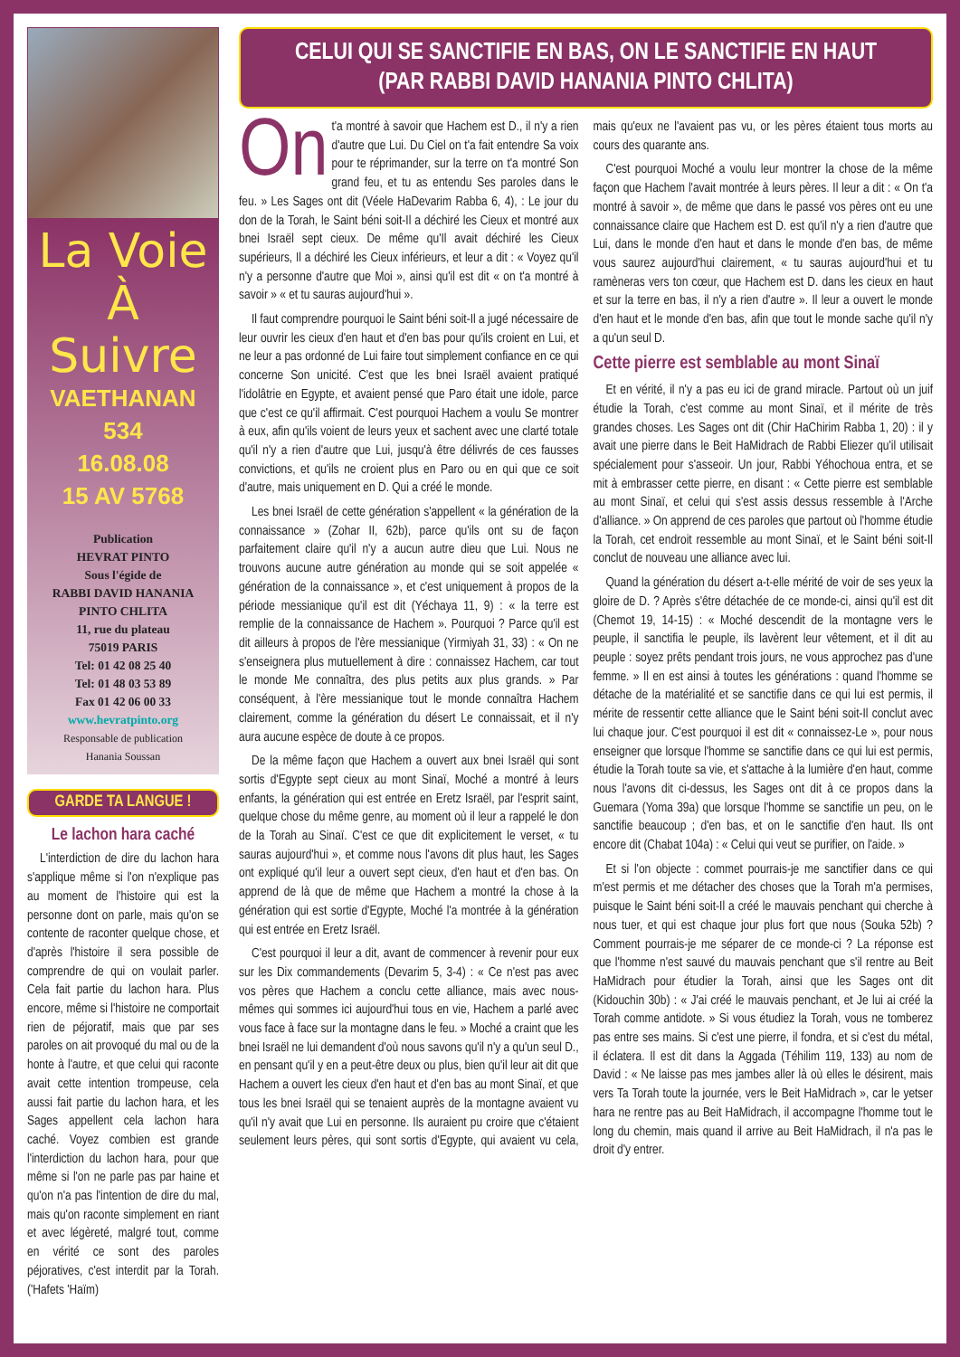La Voie
À Suivre
VAETHANAN
534
16.08.08
15 AV 5768
Publication
HEVRAT PINTO
Sous l'égide de
RABBI DAVID HANANIA
PINTO CHLITA
11, rue du plateau
75019 PARIS
Tel: 01 42 08 25 40
Tel: 01 48 03 53 89
Fax 01 42 06 00 33
www.hevratpinto.org
Responsable de publication
Hanania Soussan
GARDE TA LANGUE !
Le lachon hara caché
L'interdiction de dire du lachon hara s'applique même si l'on n'explique pas au moment de l'histoire qui est la personne dont on parle, mais qu'on se contente de raconter quelque chose, et d'après l'histoire il sera possible de comprendre de qui on voulait parler. Cela fait partie du lachon hara. Plus encore, même si l'histoire ne comportait rien de péjoratif, mais que par ses paroles on ait provoqué du mal ou de la honte à l'autre, et que celui qui raconte avait cette intention trompeuse, cela aussi fait partie du lachon hara, et les Sages appellent cela lachon hara caché. Voyez combien est grande l'interdiction du lachon hara, pour que même si l'on ne parle pas par haine et qu'on n'a pas l'intention de dire du mal, mais qu'on raconte simplement en riant et avec légèreté, malgré tout, comme en vérité ce sont des paroles péjoratives, c'est interdit par la Torah. ('Hafets 'Haïm)
CELUI QUI SE SANCTIFIE EN BAS, ON LE SANCTIFIE EN HAUT
(PAR RABBI DAVID HANANIA PINTO CHLITA)
On t'a montré à savoir que Hachem est D., il n'y a rien d'autre que Lui. Du Ciel on t'a fait entendre Sa voix pour te réprimander, sur la terre on t'a montré Son grand feu, et tu as entendu Ses paroles dans le feu. » Les Sages ont dit (Véele HaDevarim Rabba 6, 4), : Le jour du don de la Torah, le Saint béni soit-Il a déchiré les Cieux et montré aux bnei Israël sept cieux. De même qu'Il avait déchiré les Cieux supérieurs, Il a déchiré les Cieux inférieurs, et leur a dit : « Voyez qu'il n'y a personne d'autre que Moi », ainsi qu'il est dit « on t'a montré à savoir » « et tu sauras aujourd'hui ».
Il faut comprendre pourquoi le Saint béni soit-Il a jugé nécessaire de leur ouvrir les cieux d'en haut et d'en bas pour qu'ils croient en Lui, et ne leur a pas ordonné de Lui faire tout simplement confiance en ce qui concerne Son unicité. C'est que les bnei Israël avaient pratiqué l'idolâtrie en Egypte, et avaient pensé que Paro était une idole, parce que c'est ce qu'il affirmait. C'est pourquoi Hachem a voulu Se montrer à eux, afin qu'ils voient de leurs yeux et sachent avec une clarté totale qu'il n'y a rien d'autre que Lui, jusqu'à être délivrés de ces fausses convictions, et qu'ils ne croient plus en Paro ou en qui que ce soit d'autre, mais uniquement en D. Qui a créé le monde.
Les bnei Israël de cette génération s'appellent « la génération de la connaissance » (Zohar II, 62b), parce qu'ils ont su de façon parfaitement claire qu'il n'y a aucun autre dieu que Lui. Nous ne trouvons aucune autre génération au monde qui se soit appelée « génération de la connaissance », et c'est uniquement à propos de la période messianique qu'il est dit (Yéchaya 11, 9) : « la terre est remplie de la connaissance de Hachem ». Pourquoi ? Parce qu'il est dit ailleurs à propos de l'ère messianique (Yirmiyah 31, 33) : « On ne s'enseignera plus mutuellement à dire : connaissez Hachem, car tout le monde Me connaîtra, des plus petits aux plus grands. » Par conséquent, à l'ère messianique tout le monde connaîtra Hachem clairement, comme la génération du désert Le connaissait, et il n'y aura aucune espèce de doute à ce propos.
De la même façon que Hachem a ouvert aux bnei Israël qui sont sortis d'Egypte sept cieux au mont Sinaï, Moché a montré à leurs enfants, la génération qui est entrée en Eretz Israël, par l'esprit saint, quelque chose du même genre, au moment où il leur a rappelé le don de la Torah au Sinaï. C'est ce que dit explicitement le verset, « tu sauras aujourd'hui », et comme nous l'avons dit plus haut, les Sages ont expliqué qu'il leur a ouvert sept cieux, d'en haut et d'en bas. On apprend de là que de même que Hachem a montré la chose à la génération qui est sortie d'Egypte, Moché l'a montrée à la génération qui est entrée en Eretz Israël.
C'est pourquoi il leur a dit, avant de commencer à revenir pour eux sur les Dix commandements (Devarim 5, 3-4) : « Ce n'est pas avec vos pères que Hachem a conclu cette alliance, mais avec nous-mêmes qui sommes ici aujourd'hui tous en vie, Hachem a parlé avec vous face à face sur la montagne dans le feu. » Moché a craint que les bnei Israël ne lui demandent d'où nous savons qu'il n'y a qu'un seul D., en pensant qu'il y en a peut-être deux ou plus, bien qu'il leur ait dit que Hachem a ouvert les cieux d'en haut et d'en bas au mont Sinaï, et que tous les bnei Israël qui se tenaient auprès de la montagne avaient vu qu'il n'y avait que Lui en personne. Ils auraient pu croire que c'étaient seulement leurs pères, qui sont sortis d'Egypte, qui avaient vu cela, mais qu'eux ne l'avaient pas vu, or les pères étaient tous morts au cours des quarante ans.
C'est pourquoi Moché a voulu leur montrer la chose de la même façon que Hachem l'avait montrée à leurs pères. Il leur a dit : « On t'a montré à savoir », de même que dans le passé vos pères ont eu une connaissance claire que Hachem est D. est qu'il n'y a rien d'autre que Lui, dans le monde d'en haut et dans le monde d'en bas, de même vous saurez aujourd'hui clairement, « tu sauras aujourd'hui et tu ramèneras vers ton cœur, que Hachem est D. dans les cieux en haut et sur la terre en bas, il n'y a rien d'autre ». Il leur a ouvert le monde d'en haut et le monde d'en bas, afin que tout le monde sache qu'il n'y a qu'un seul D.
Cette pierre est semblable au mont Sinaï
Et en vérité, il n'y a pas eu ici de grand miracle. Partout où un juif étudie la Torah, c'est comme au mont Sinaï, et il mérite de très grandes choses. Les Sages ont dit (Chir HaChirim Rabba 1, 20) : il y avait une pierre dans le Beit HaMidrach de Rabbi Eliezer qu'il utilisait spécialement pour s'asseoir. Un jour, Rabbi Yéhochoua entra, et se mit à embrasser cette pierre, en disant : « Cette pierre est semblable au mont Sinaï, et celui qui s'est assis dessus ressemble à l'Arche d'alliance. » On apprend de ces paroles que partout où l'homme étudie la Torah, cet endroit ressemble au mont Sinaï, et le Saint béni soit-Il conclut de nouveau une alliance avec lui.
Quand la génération du désert a-t-elle mérité de voir de ses yeux la gloire de D. ? Après s'être détachée de ce monde-ci, ainsi qu'il est dit (Chemot 19, 14-15) : « Moché descendit de la montagne vers le peuple, il sanctifia le peuple, ils lavèrent leur vêtement, et il dit au peuple : soyez prêts pendant trois jours, ne vous approchez pas d'une femme. » Il en est ainsi à toutes les générations : quand l'homme se détache de la matérialité et se sanctifie dans ce qui lui est permis, il mérite de ressentir cette alliance que le Saint béni soit-Il conclut avec lui chaque jour. C'est pourquoi il est dit « connaissez-Le », pour nous enseigner que lorsque l'homme se sanctifie dans ce qui lui est permis, étudie la Torah toute sa vie, et s'attache à la lumière d'en haut, comme nous l'avons dit ci-dessus, les Sages ont dit à ce propos dans la Guemara (Yoma 39a) que lorsque l'homme se sanctifie un peu, on le sanctifie beaucoup ; d'en bas, et on le sanctifie d'en haut. Ils ont encore dit (Chabat 104a) : « Celui qui veut se purifier, on l'aide. »
Et si l'on objecte : commet pourrais-je me sanctifier dans ce qui m'est permis et me détacher des choses que la Torah m'a permises, puisque le Saint béni soit-Il a créé le mauvais penchant qui cherche à nous tuer, et qui est chaque jour plus fort que nous (Souka 52b) ? Comment pourrais-je me séparer de ce monde-ci ? La réponse est que l'homme n'est sauvé du mauvais penchant que s'il rentre au Beit HaMidrach pour étudier la Torah, ainsi que les Sages ont dit (Kidouchin 30b) : « J'ai créé le mauvais penchant, et Je lui ai créé la Torah comme antidote. » Si vous étudiez la Torah, vous ne tomberez pas entre ses mains. Si c'est une pierre, il fondra, et si c'est du métal, il éclatera. Il est dit dans la Aggada (Téhilim 119, 133) au nom de David : « Ne laisse pas mes jambes aller là où elles le désirent, mais vers Ta Torah toute la journée, vers le Beit HaMidrach », car le yetser hara ne rentre pas au Beit HaMidrach, il accompagne l'homme tout le long du chemin, mais quand il arrive au Beit HaMidrach, il n'a pas le droit d'y entrer.